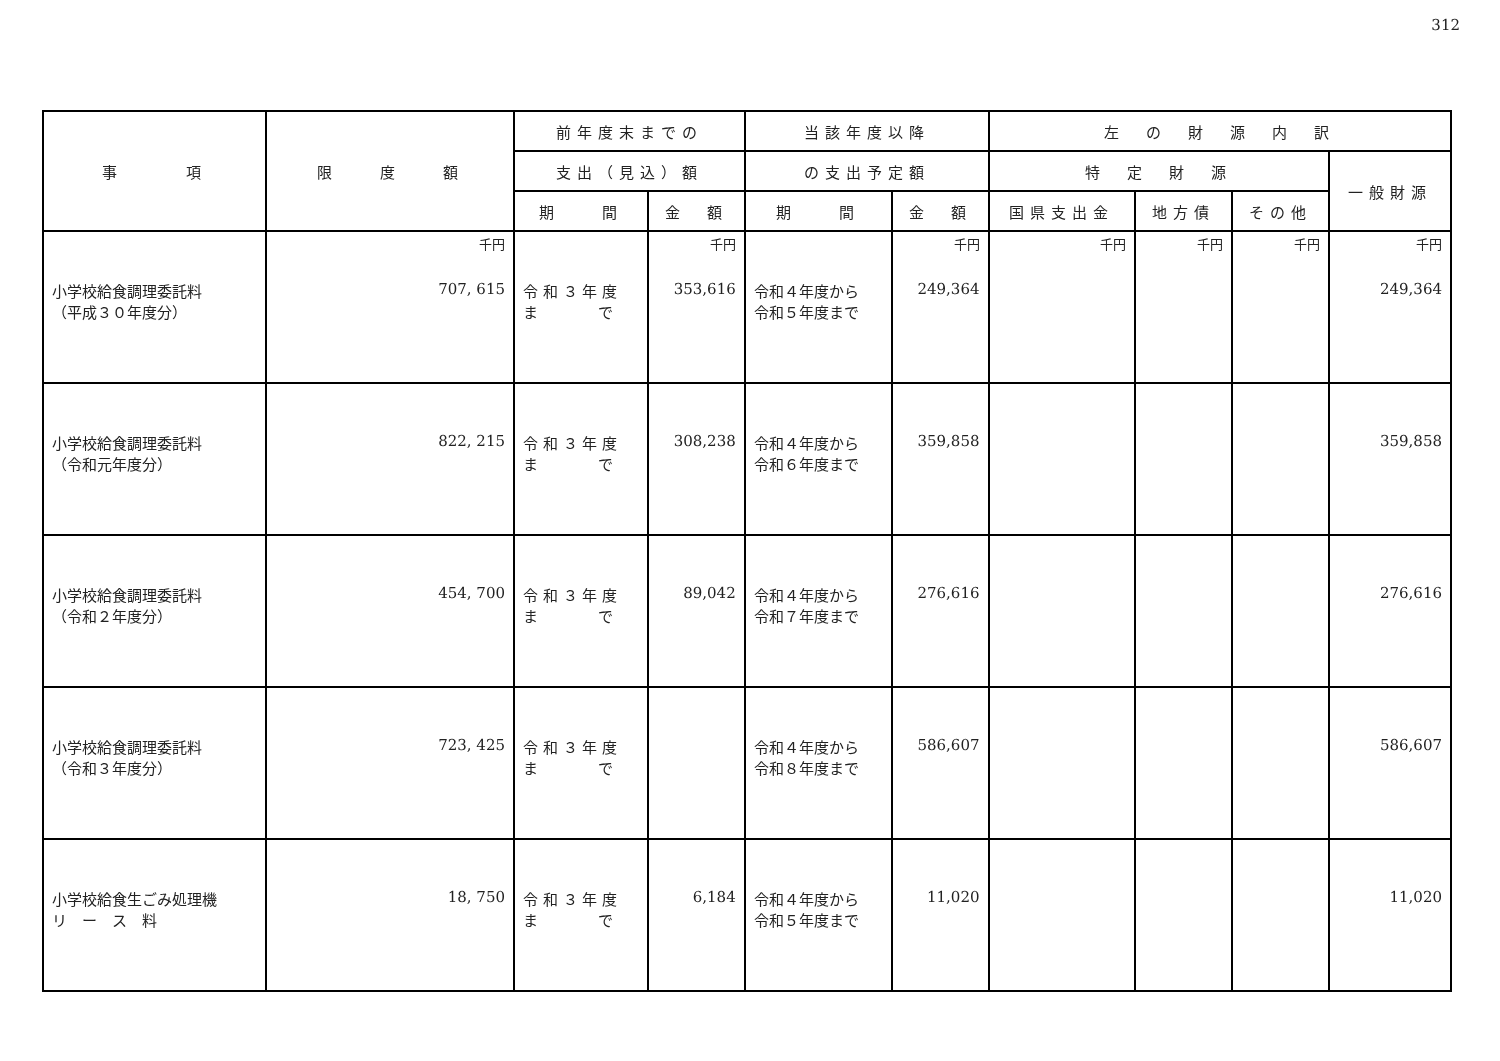312
| 事 項 | 限 度 額 | 前年度末までの | | 当該年度以降 | | 左 の 財 源 内 訳 | | | |
| --- | --- | --- | --- | --- | --- | --- | --- | --- | --- |
| | | 支出（見込）額 | | の支出予定額 | | 特 定 財 源 | | | 一般財源 |
| | | 期 間 | 金 額 | 期 間 | 金 額 | 国県支出金 | 地方債 | その他 | |
| 小学校給食調理委託料 （平成３０年度分） | 千円 707, 615 | 令 和 ３ 年 度 ま で | 千円 353,616 | 令和４年度から 令和５年度まで | 千円 249,364 | 千円 | 千円 | 千円 | 千円 249,364 |
| 小学校給食調理委託料 （令和元年度分） | 822, 215 | 令 和 ３ 年 度 ま で | 308,238 | 令和４年度から 令和６年度まで | 359,858 | | | | 359,858 |
| 小学校給食調理委託料 （令和２年度分） | 454, 700 | 令 和 ３ 年 度 ま で | 89,042 | 令和４年度から 令和７年度まで | 276,616 | | | | 276,616 |
| 小学校給食調理委託料 （令和３年度分） | 723, 425 | 令 和 ３ 年 度 ま で | | 令和４年度から 令和８年度まで | 586,607 | | | | 586,607 |
| 小学校給食生ごみ処理機 リ ー ス 料 | 18, 750 | 令 和 ３ 年 度 ま で | 6,184 | 令和４年度から 令和５年度まで | 11,020 | | | | 11,020 |